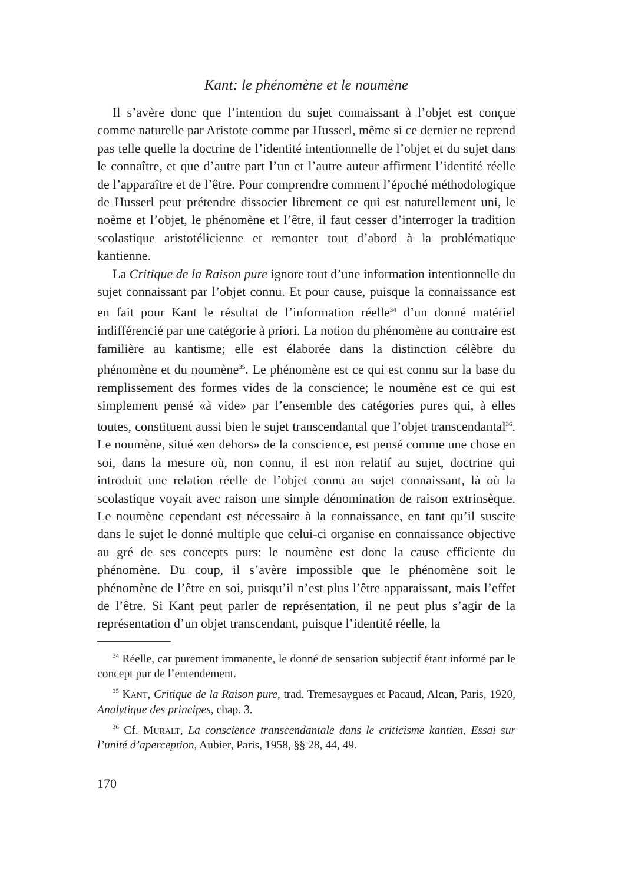Kant: le phénomène et le noumène
Il s’avère donc que l’intention du sujet connaissant à l’objet est conçue comme naturelle par Aristote comme par Husserl, même si ce dernier ne reprend pas telle quelle la doctrine de l’identité intentionnelle de l’objet et du sujet dans le connaître, et que d’autre part l’un et l’autre auteur affirment l’identité réelle de l’apparaître et de l’être. Pour comprendre comment l’époché méthodologique de Husserl peut prétendre dissocier librement ce qui est naturellement uni, le noème et l’objet, le phénomène et l’être, il faut cesser d’interroger la tradition scolastique aristotélicienne et remonter tout d’abord à la problématique kantienne.
La Critique de la Raison pure ignore tout d’une information intentionnelle du sujet connaissant par l’objet connu. Et pour cause, puisque la connaissance est en fait pour Kant le résultat de l’information réelle<sup>34</sup> d’un donné matériel indifférencié par une catégorie à priori. La notion du phénomène au contraire est familière au kantisme; elle est élaborée dans la distinction célèbre du phénomène et du noumène<sup>35</sup>. Le phénomène est ce qui est connu sur la base du remplissement des formes vides de la conscience; le noumène est ce qui est simplement pensé «à vide» par l’ensemble des catégories pures qui, à elles toutes, constituent aussi bien le sujet transcendantal que l’objet transcendantal<sup>36</sup>. Le noumène, situé «en dehors» de la conscience, est pensé comme une chose en soi, dans la mesure où, non connu, il est non relatif au sujet, doctrine qui introduit une relation réelle de l’objet connu au sujet connaissant, là où la scolastique voyait avec raison une simple dénomination de raison extrinsèque. Le noumène cependant est nécessaire à la connaissance, en tant qu’il suscite dans le sujet le donné multiple que celui-ci organise en connaissance objective au gré de ses concepts purs: le noumène est donc la cause efficiente du phénomène. Du coup, il s’avère impossible que le phénomène soit le phénomène de l’être en soi, puisqu’il n’est plus l’être apparaissant, mais l’effet de l’être. Si Kant peut parler de représentation, il ne peut plus s’agir de la représentation d’un objet transcendant, puisque l’identité réelle, la
<sup>34</sup> Réelle, car purement immanente, le donné de sensation subjectif étant informé par le concept pur de l’entendement.
<sup>35</sup> Kant, Critique de la Raison pure, trad. Tremesaygues et Pacaud, Alcan, Paris, 1920, Analytique des principes, chap. 3.
<sup>36</sup> Cf. Muralt, La conscience transcendantale dans le criticisme kantien, Essai sur l’unité d’aperception, Aubier, Paris, 1958, §§ 28, 44, 49.
170